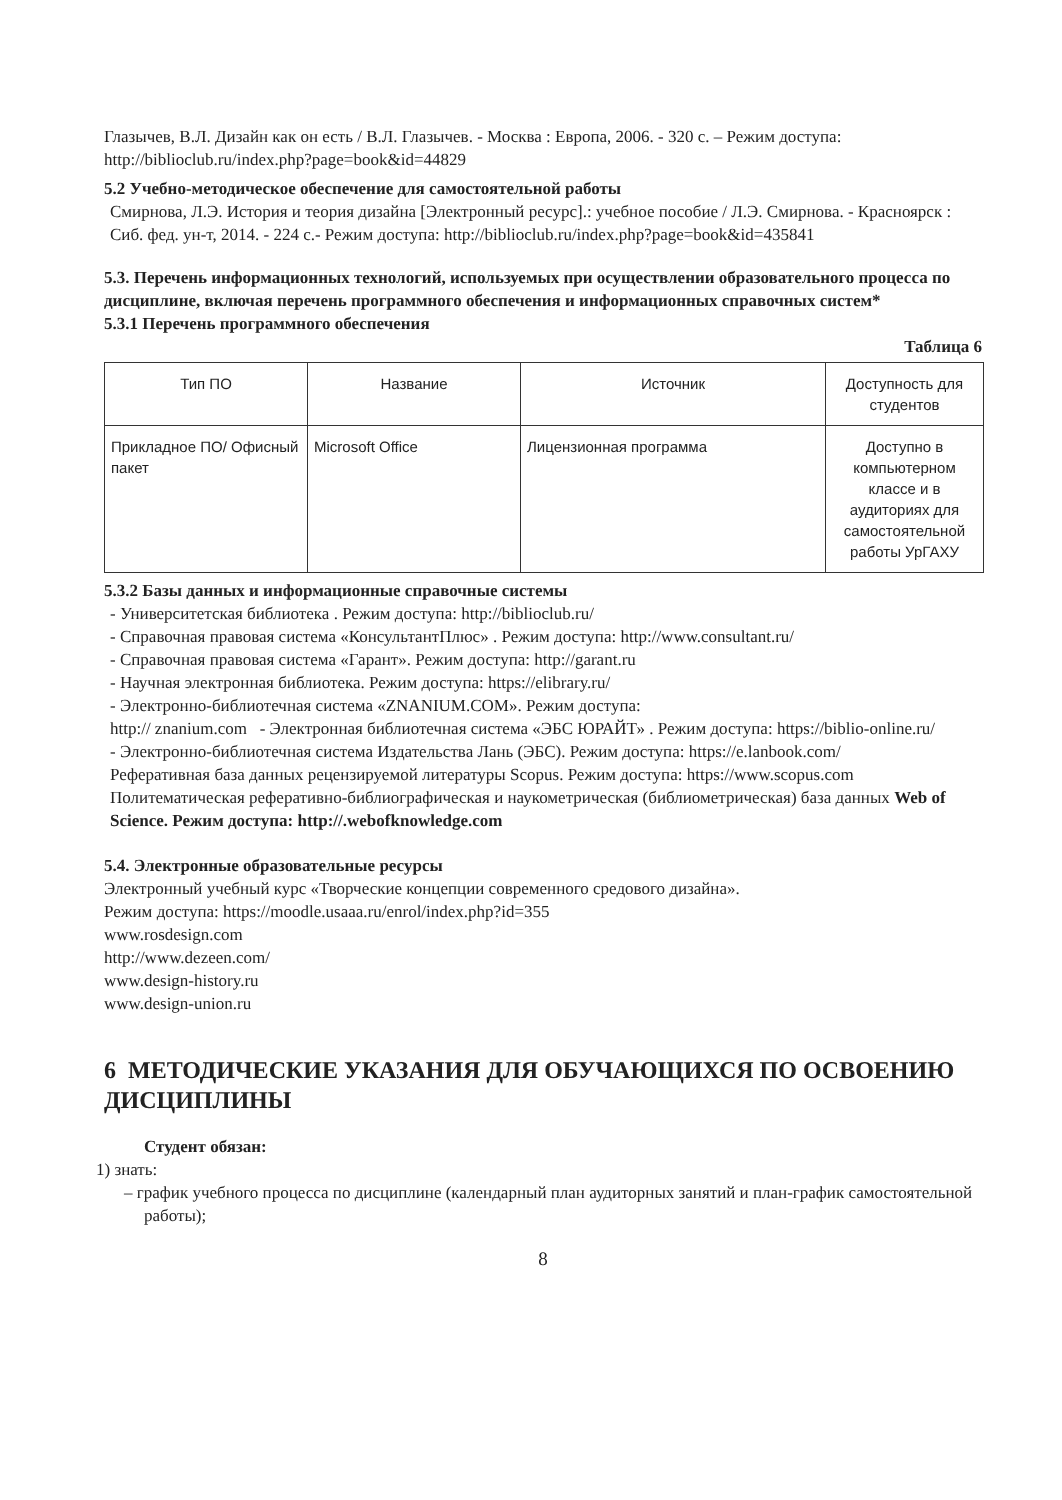Глазычев, В.Л. Дизайн как он есть / В.Л. Глазычев. - Москва : Европа, 2006. - 320 с. – Режим доступа: http://biblioclub.ru/index.php?page=book&id=44829
5.2 Учебно-методическое обеспечение для самостоятельной работы
Смирнова, Л.Э. История и теория дизайна [Электронный ресурс].: учебное пособие / Л.Э. Смирнова. - Красноярск : Сиб. фед. ун-т, 2014. - 224 с.- Режим доступа: http://biblioclub.ru/index.php?page=book&id=435841
5.3. Перечень информационных технологий, используемых при осуществлении образовательного процесса по дисциплине, включая перечень программного обеспечения и информационных справочных систем*
5.3.1 Перечень программного обеспечения
Таблица 6
| Тип ПО | Название | Источник | Доступность для студентов |
| Прикладное ПО/ Офисный пакет | Microsoft Office | Лицензионная программа | Доступно в компьютерном классе и в аудиториях для самостоятельной работы УрГАХУ |
5.3.2 Базы данных и информационные справочные системы
- Университетская библиотека . Режим доступа: http://biblioclub.ru/
- Справочная правовая система «КонсультантПлюс» . Режим доступа: http://www.consultant.ru/
- Справочная правовая система «Гарант». Режим доступа: http://garant.ru
- Научная электронная библиотека. Режим доступа: https://elibrary.ru/
- Электронно-библиотечная система «ZNANIUM.COM». Режим доступа:
http:// znanium.com - Электронная библиотечная система «ЭБС ЮРАЙТ» . Режим доступа: https://biblio-online.ru/
- Электронно-библиотечная система Издательства Лань (ЭБС). Режим доступа: https://e.lanbook.com/
Реферативная база данных рецензируемой литературы Scopus. Режим доступа: https://www.scopus.com
Политематическая реферативно-библиографическая и наукометрическая (библиометрическая) база данных Web of Science. Режим доступа: http://.webofknowledge.com
5.4. Электронные образовательные ресурсы
Электронный учебный курс «Творческие концепции современного средового дизайна».
Режим доступа: https://moodle.usaaa.ru/enrol/index.php?id=355
www.rosdesign.com
http://www.dezeen.com/
www.design-history.ru
www.design-union.ru
6 МЕТОДИЧЕСКИЕ УКАЗАНИЯ ДЛЯ ОБУЧАЮЩИХСЯ ПО ОСВОЕНИЮ ДИСЦИПЛИНЫ
Студент обязан:
1) знать:
– график учебного процесса по дисциплине (календарный план аудиторных занятий и план-график самостоятельной работы);
8